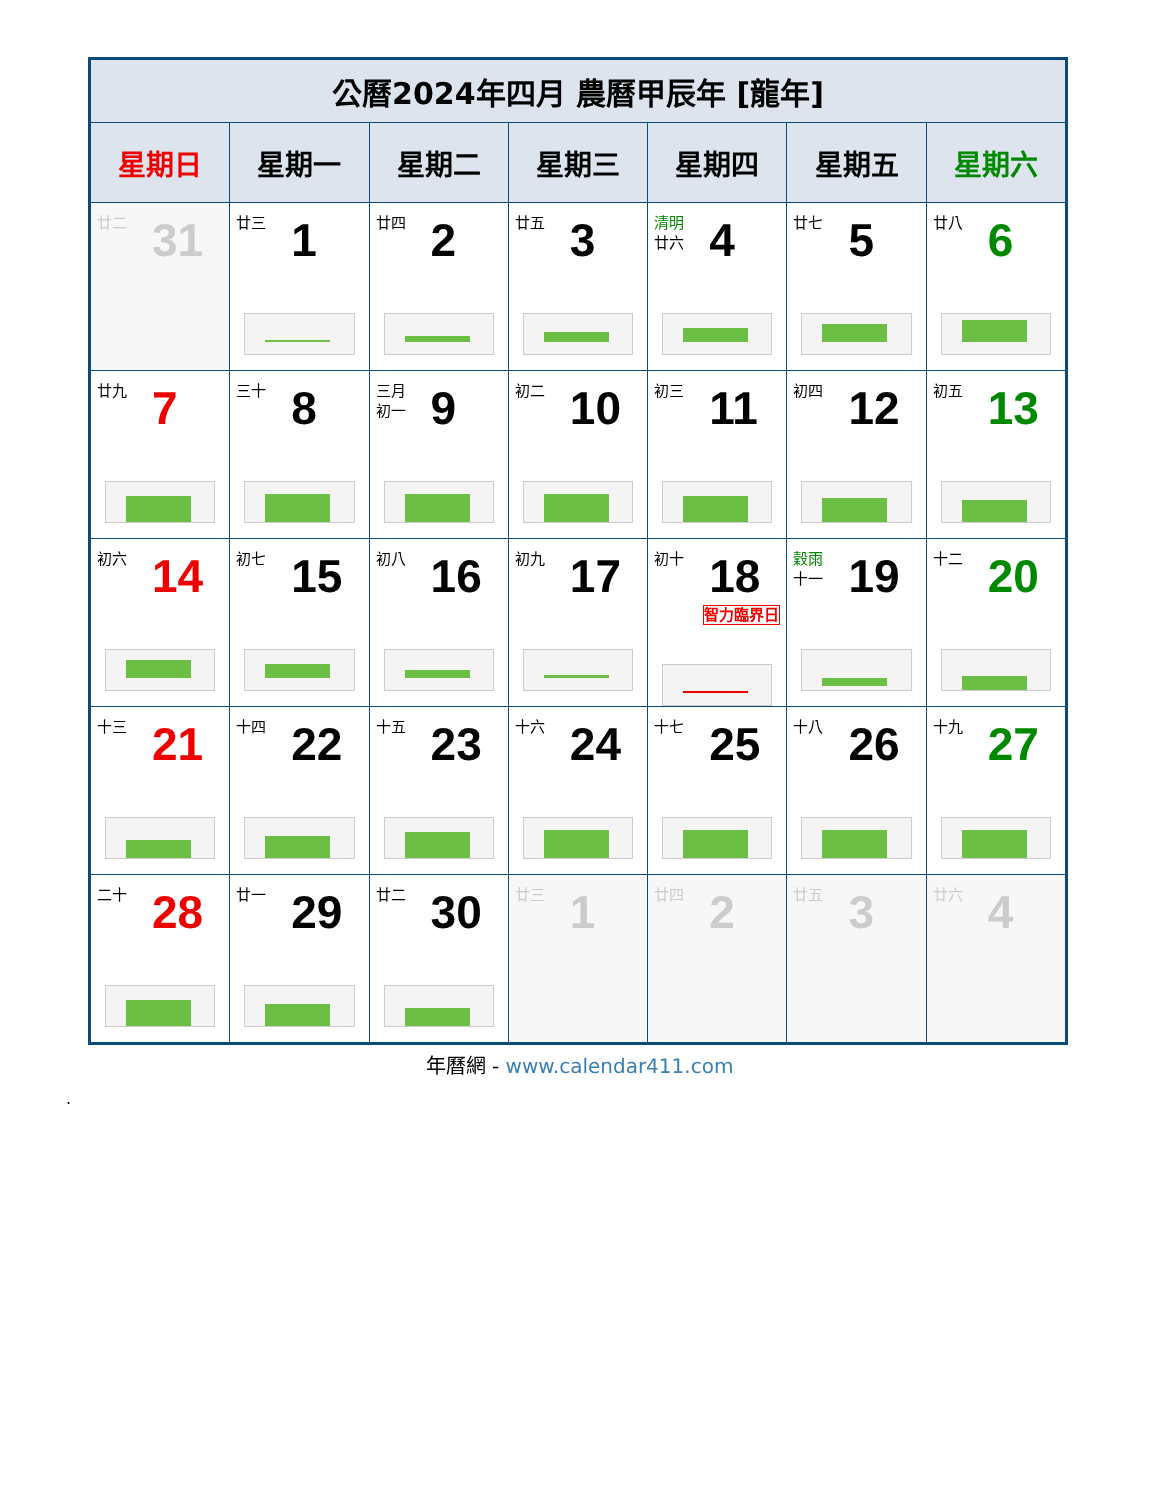| 公曆2024年四月 農曆甲辰年 [龍年] | | | | | | |
| --- | --- | --- | --- | --- | --- | --- |
| 星期日 | 星期一 | 星期二 | 星期三 | 星期四 | 星期五 | 星期六 |
| 廿二 31 | 廿三 1 | 廿四 2 | 廿五 3 | 清明 廿六 4 | 廿七 5 | 廿八 6 |
| 廿九 7 | 三十 8 | 三月 初一 9 | 初二 10 | 初三 11 | 初四 12 | 初五 13 |
| 初六 14 | 初七 15 | 初八 16 | 初九 17 | 初十 18 智力臨界日 | 穀雨 十一 19 | 十二 20 |
| 十三 21 | 十四 22 | 十五 23 | 十六 24 | 十七 25 | 十八 26 | 十九 27 |
| 二十 28 | 廿一 29 | 廿二 30 | 廿三 1 | 廿四 2 | 廿五 3 | 廿六 4 |
年曆網 - www.calendar411.com
.